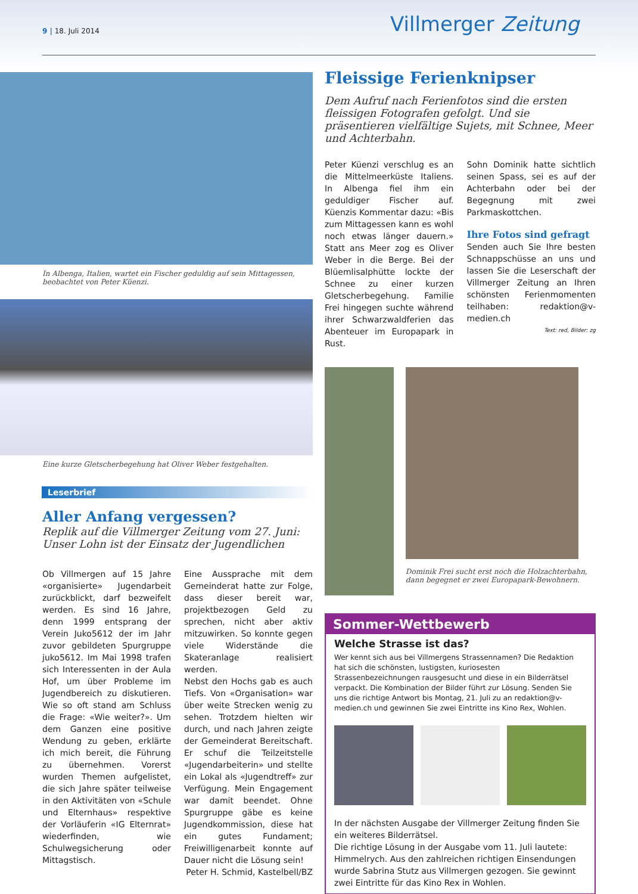9 | 18. Juli 2014 Villmerger Zeitung
In Albenga, Italien, wartet ein Fischer geduldig auf sein Mittagessen,
beobachtet von Peter Küenzi.
Eine kurze Gletscherbegehung hat Oliver Weber festgehalten.
Leserbrief
Aller Anfang vergessen?
Replik auf die Villmerger Zeitung vom 27. Juni: Unser Lohn ist der Einsatz der Jugendlichen
Ob Villmergen auf 15 Jahre «organisierte» Jugendarbeit zurückblickt, darf bezweifelt werden. Es sind 16 Jahre, denn 1999 entsprang der Verein Juko5612 der im Jahr zuvor gebildeten Spurgruppe juko5612. Im Mai 1998 trafen sich Interessenten in der Aula Hof, um über Probleme im Jugendbereich zu diskutieren. Wie so oft stand am Schluss die Frage: «Wie weiter?». Um dem Ganzen eine positive Wendung zu geben, erklärte ich mich bereit, die Führung zu übernehmen. Vorerst wurden Themen aufgelistet, die sich Jahre später teilweise in den Aktivitäten von «Schule und Elternhaus» respektive der Vorläuferin «IG Elternrat» wiederfinden, wie Schulwegsicherung oder Mittagstisch.
Eine Aussprache mit dem Gemeinderat hatte zur Folge, dass dieser bereit war, projektbezogen Geld zu sprechen, nicht aber aktiv mitzuwirken. So konnte gegen viele Widerstände die Skateranlage realisiert werden.
Nebst den Hochs gab es auch Tiefs. Von «Organisation» war über weite Strecken wenig zu sehen. Trotzdem hielten wir durch, und nach Jahren zeigte der Gemeinderat Bereitschaft. Er schuf die Teilzeitstelle «Jugendarbeiterin» und stellte ein Lokal als «Jugendtreff» zur Verfügung. Mein Engagement war damit beendet. Ohne Spurgruppe gäbe es keine Jugendkommission, diese hat ein gutes Fundament; Freiwilligenarbeit konnte auf Dauer nicht die Lösung sein!
Peter H. Schmid, Kastelbell/BZ
Fleissige Ferienknipser
Dem Aufruf nach Ferienfotos sind die ersten fleissigen Fotografen gefolgt. Und sie präsentieren vielfältige Sujets, mit Schnee, Meer und Achterbahn.
Peter Küenzi verschlug es an die Mittelmeerküste Italiens. In Albenga fiel ihm ein geduldiger Fischer auf. Küenzis Kommentar dazu: «Bis zum Mittagessen kann es wohl noch etwas länger dauern.» Statt ans Meer zog es Oliver Weber in die Berge. Bei der Blüemlisalphütte lockte der Schnee zu einer kurzen Gletscherbegehung. Familie Frei hingegen suchte während ihrer Schwarzwaldferien das Abenteuer im Europapark in Rust.
Sohn Dominik hatte sichtlich seinen Spass, sei es auf der Achterbahn oder bei der Begegnung mit zwei Parkmaskottchen.
Ihre Fotos sind gefragt
Senden auch Sie Ihre besten Schnappschüsse an uns und lassen Sie die Leserschaft der Villmerger Zeitung an Ihren schönsten Ferienmomenten teilhaben: redaktion@v-medien.ch
Text: red, Bilder: zg
Dominik Frei sucht erst noch die Holzachterbahn, dann begegnet er zwei Europapark-Bewohnern.
Sommer-Wettbewerb
Welche Strasse ist das?
Wer kennt sich aus bei Villmergens Strassennamen? Die Redaktion hat sich die schönsten, lustigsten, kuriosesten Strassenbezeichnungen rausgesucht und diese in ein Bilderrätsel verpackt. Die Kombination der Bilder führt zur Lösung. Senden Sie uns die richtige Antwort bis Montag, 21. Juli zu an redaktion@v-medien.ch und gewinnen Sie zwei Eintritte ins Kino Rex, Wohlen.
In der nächsten Ausgabe der Villmerger Zeitung finden Sie ein weiteres Bilderrätsel.
Die richtige Lösung in der Ausgabe vom 11. Juli lautete: Himmelrych. Aus den zahlreichen richtigen Einsendungen wurde Sabrina Stutz aus Villmergen gezogen. Sie gewinnt zwei Eintritte für das Kino Rex in Wohlen.